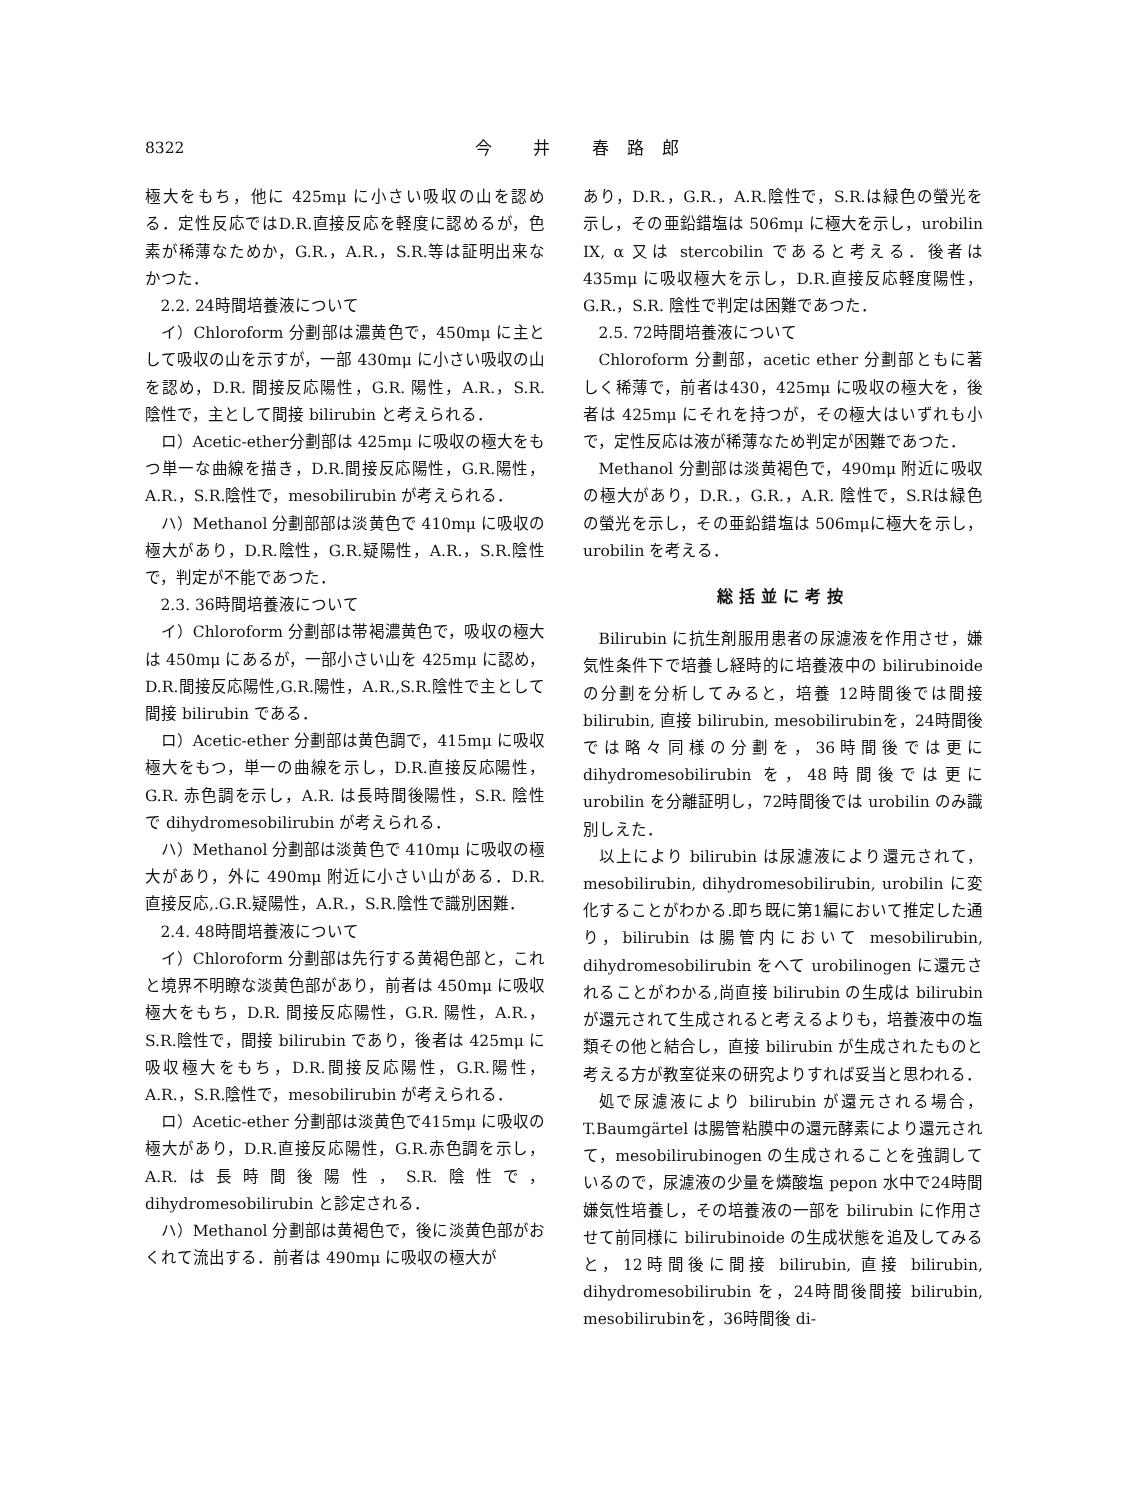8322 今 井 春路郎
極大をもち，他に 425mμ に小さい吸収の山を認める．定性反応ではD.R.直接反応を軽度に認めるが，色素が稀薄なためか，G.R.，A.R.，S.R.等は証明出来なかつた．
2.2. 24時間培養液について
イ）Chloroform 分劃部は濃黄色で，450mμ に主として吸収の山を示すが，一部 430mμ に小さい吸収の山を認め，D.R. 間接反応陽性，G.R. 陽性，A.R.，S.R. 陰性で，主として間接 bilirubin と考えられる．
ロ）Acetic-ether分劃部は 425mμ に吸収の極大をもつ単一な曲線を描き，D.R.間接反応陽性，G.R.陽性，A.R.，S.R.陰性で，mesobilirubin が考えられる．
ハ）Methanol 分劃部部は淡黄色で 410mμ に吸収の極大があり，D.R.陰性，G.R.疑陽性，A.R.，S.R.陰性で，判定が不能であつた．
2.3. 36時間培養液について
イ）Chloroform 分劃部は帯褐濃黄色で，吸収の極大は 450mμ にあるが，一部小さい山を 425mμ に認め，D.R.間接反応陽性,G.R.陽性，A.R.,S.R.陰性で主として間接 bilirubin である．
ロ）Acetic-ether 分劃部は黄色調で，415mμ に吸収極大をもつ，単一の曲線を示し，D.R.直接反応陽性，G.R. 赤色調を示し，A.R. は長時間後陽性，S.R. 陰性で dihydromesobilirubin が考えられる．
ハ）Methanol 分劃部は淡黄色で 410mμ に吸収の極大があり，外に 490mμ 附近に小さい山がある．D.R.直接反応,.G.R.疑陽性，A.R.，S.R.陰性で識別困難．
2.4. 48時間培養液について
イ）Chloroform 分劃部は先行する黄褐色部と，これと境界不明瞭な淡黄色部があり，前者は 450mμ に吸収極大をもち，D.R. 間接反応陽性，G.R. 陽性，A.R.，S.R.陰性で，間接 bilirubin であり，後者は 425mμ に吸収極大をもち，D.R.間接反応陽性，G.R.陽性，A.R.，S.R.陰性で，mesobilirubin が考えられる．
ロ）Acetic-ether 分劃部は淡黄色で415mμ に吸収の極大があり，D.R.直接反応陽性，G.R.赤色調を示し，A.R.は長時間後陽性，S.R.陰性で，dihydromesobilirubin と診定される．
ハ）Methanol 分劃部は黄褐色で，後に淡黄色部がおくれて流出する．前者は 490mμ に吸収の極大が
あり，D.R.，G.R.，A.R.陰性で，S.R.は緑色の螢光を示し，その亜鉛錯塩は 506mμ に極大を示し，urobilin IX, α 又は stercobilin であると考える．後者は 435mμ に吸収極大を示し，D.R.直接反応軽度陽性，G.R.，S.R. 陰性で判定は困難であつた．
2.5. 72時間培養液について
Chloroform 分劃部，acetic ether 分劃部ともに著しく稀薄で，前者は430，425mμ に吸収の極大を，後者は 425mμ にそれを持つが，その極大はいずれも小で，定性反応は液が稀薄なため判定が困難であつた．
Methanol 分劃部は淡黄褐色で，490mμ 附近に吸収の極大があり，D.R.，G.R.，A.R. 陰性で，S.Rは緑色の螢光を示し，その亜鉛錯塩は 506mμに極大を示し，urobilin を考える．
総括並に考按
Bilirubin に抗生剤服用患者の尿濾液を作用させ，嫌気性条件下で培養し経時的に培養液中の bilirubinoide の分劃を分析してみると，培養 12時間後では間接 bilirubin, 直接 bilirubin, mesobilirubinを，24時間後では略々同様の分劃を，36時間後では更に dihydromesobilirubin を，48時間後では更に urobilin を分離証明し，72時間後では urobilin のみ識別しえた．
以上により bilirubin は尿濾液により還元されて，mesobilirubin, dihydromesobilirubin, urobilin に変化することがわかる.即ち既に第1編において推定した通り，bilirubin は腸管内において mesobilirubin, dihydromesobilirubin をへて urobilinogen に還元されることがわかる,尚直接 bilirubin の生成は bilirubin が還元されて生成されると考えるよりも，培養液中の塩類その他と結合し，直接 bilirubin が生成されたものと考える方が教室従来の研究よりすれば妥当と思われる．
処で尿濾液により bilirubin が還元される場合，T.Baumgärtel は腸管粘膜中の還元酵素により還元されて，mesobilirubinogen の生成されることを強調しているので，尿濾液の少量を燐酸塩 pepon 水中で24時間嫌気性培養し，その培養液の一部を bilirubin に作用させて前同様に bilirubinoide の生成状態を追及してみると，12時間後に間接 bilirubin, 直接 bilirubin, dihydromesobilirubin を，24時間後間接 bilirubin, mesobilirubinを，36時間後 di-